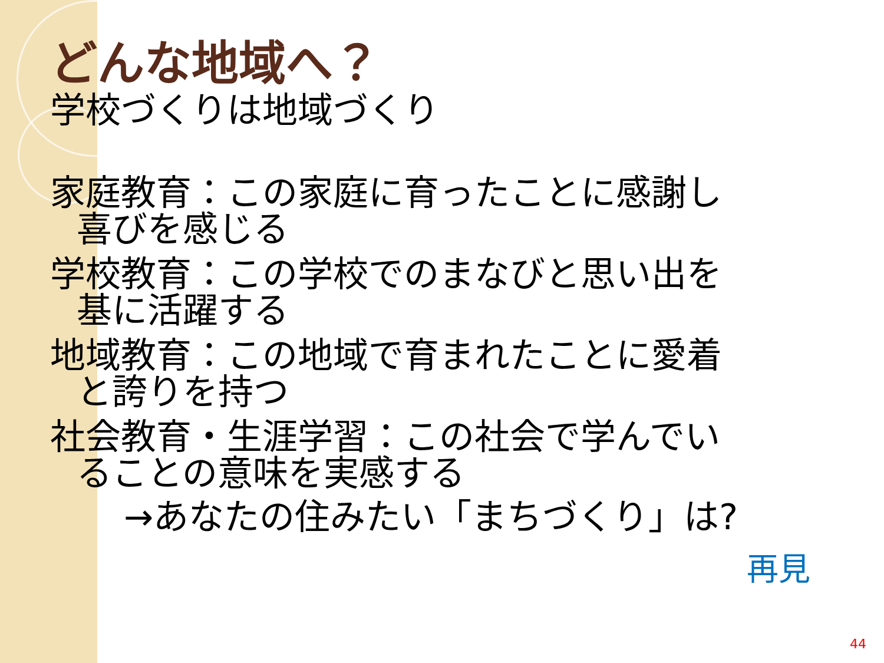どんな地域へ？
学校づくりは地域づくり
家庭教育：この家庭に育ったことに感謝し
喜びを感じる
学校教育：この学校でのまなびと思い出を
基に活躍する
地域教育：この地域で育まれたことに愛着
と誇りを持つ
社会教育・生涯学習：この社会で学んでい
ることの意味を実感する
→あなたの住みたい「まちづくり」は?
再見
44